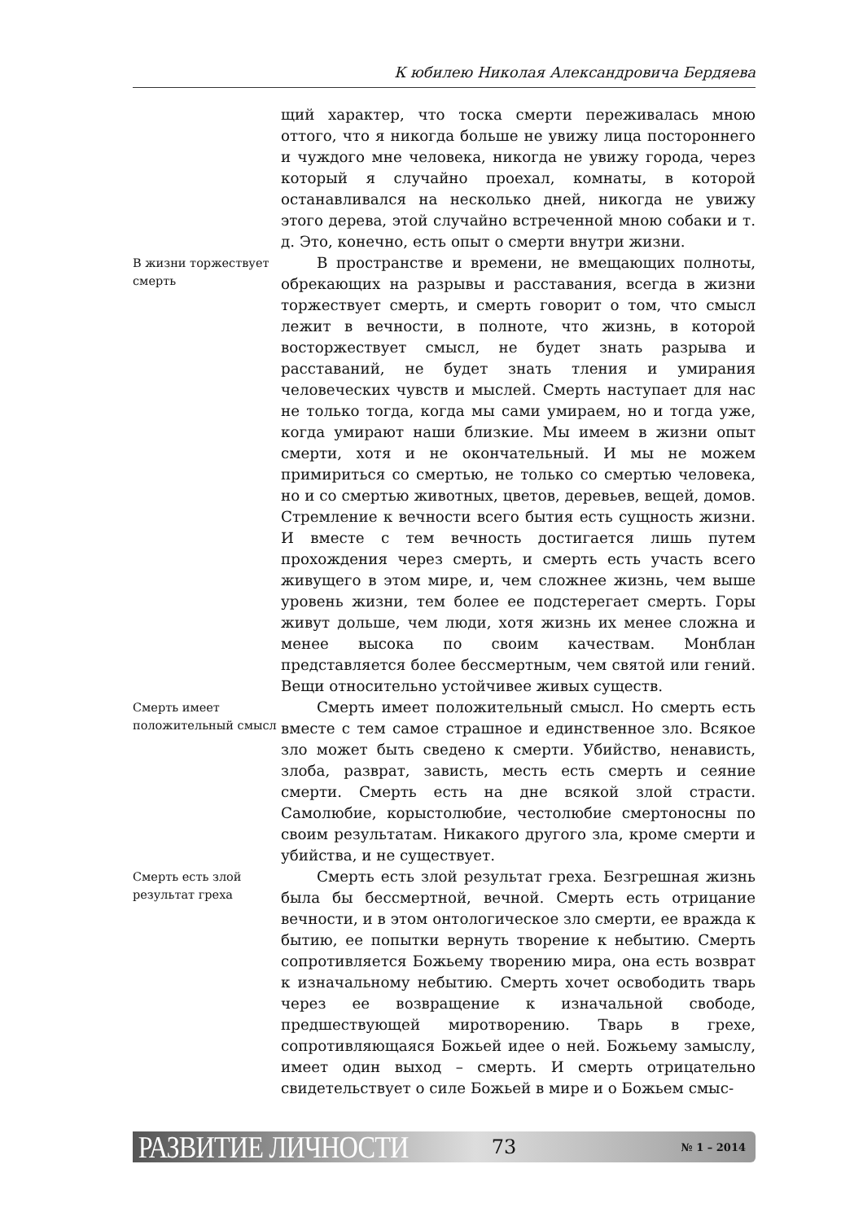К юбилею Николая Александровича Бердяева
щий характер, что тоска смерти переживалась мною оттого, что я никогда больше не увижу лица постороннего и чуждого мне человека, никогда не увижу города, через который я случайно проехал, комнаты, в которой останавливался на несколько дней, никогда не увижу этого дерева, этой случайно встреченной мною собаки и т. д. Это, конечно, есть опыт о смерти внутри жизни.
В жизни торжествует смерть
В пространстве и времени, не вмещающих полноты, обрекающих на разрывы и расставания, всегда в жизни торжествует смерть, и смерть говорит о том, что смысл лежит в вечности, в полноте, что жизнь, в которой восторжествует смысл, не будет знать разрыва и расставаний, не будет знать тления и умирания человеческих чувств и мыслей. Смерть наступает для нас не только тогда, когда мы сами умираем, но и тогда уже, когда умирают наши близкие. Мы имеем в жизни опыт смерти, хотя и не окончательный. И мы не можем примириться со смертью, не только со смертью человека, но и со смертью животных, цветов, деревьев, вещей, домов. Стремление к вечности всего бытия есть сущность жизни. И вместе с тем вечность достигается лишь путем прохождения через смерть, и смерть есть участь всего живущего в этом мире, и, чем сложнее жизнь, чем выше уровень жизни, тем более ее подстерегает смерть. Горы живут дольше, чем люди, хотя жизнь их менее сложна и менее высока по своим качествам. Монблан представляется более бессмертным, чем святой или гений. Вещи относительно устойчивее живых существ.
Смерть имеет положительный смысл
Смерть имеет положительный смысл. Но смерть есть вместе с тем самое страшное и единственное зло. Всякое зло может быть сведено к смерти. Убийство, ненависть, злоба, разврат, зависть, месть есть смерть и сеяние смерти. Смерть есть на дне всякой злой страсти. Самолюбие, корыстолюбие, честолюбие смертоносны по своим результатам. Никакого другого зла, кроме смерти и убийства, и не существует.
Смерть есть злой результат греха
Смерть есть злой результат греха. Безгрешная жизнь была бы бессмертной, вечной. Смерть есть отрицание вечности, и в этом онтологическое зло смерти, ее вражда к бытию, ее попытки вернуть творение к небытию. Смерть сопротивляется Божьему творению мира, она есть возврат к изначальному небытию. Смерть хочет освободить тварь через ее возвращение к изначальной свободе, предшествующей миротворению. Тварь в грехе, сопротивляющаяся Божьей идее о ней. Божьему замыслу, имеет один выход – смерть. И смерть отрицательно свидетельствует о силе Божьей в мире и о Божьем смыс-
РАЗВИТИЕ ЛИЧНОСТИ 73 № 1 – 2014